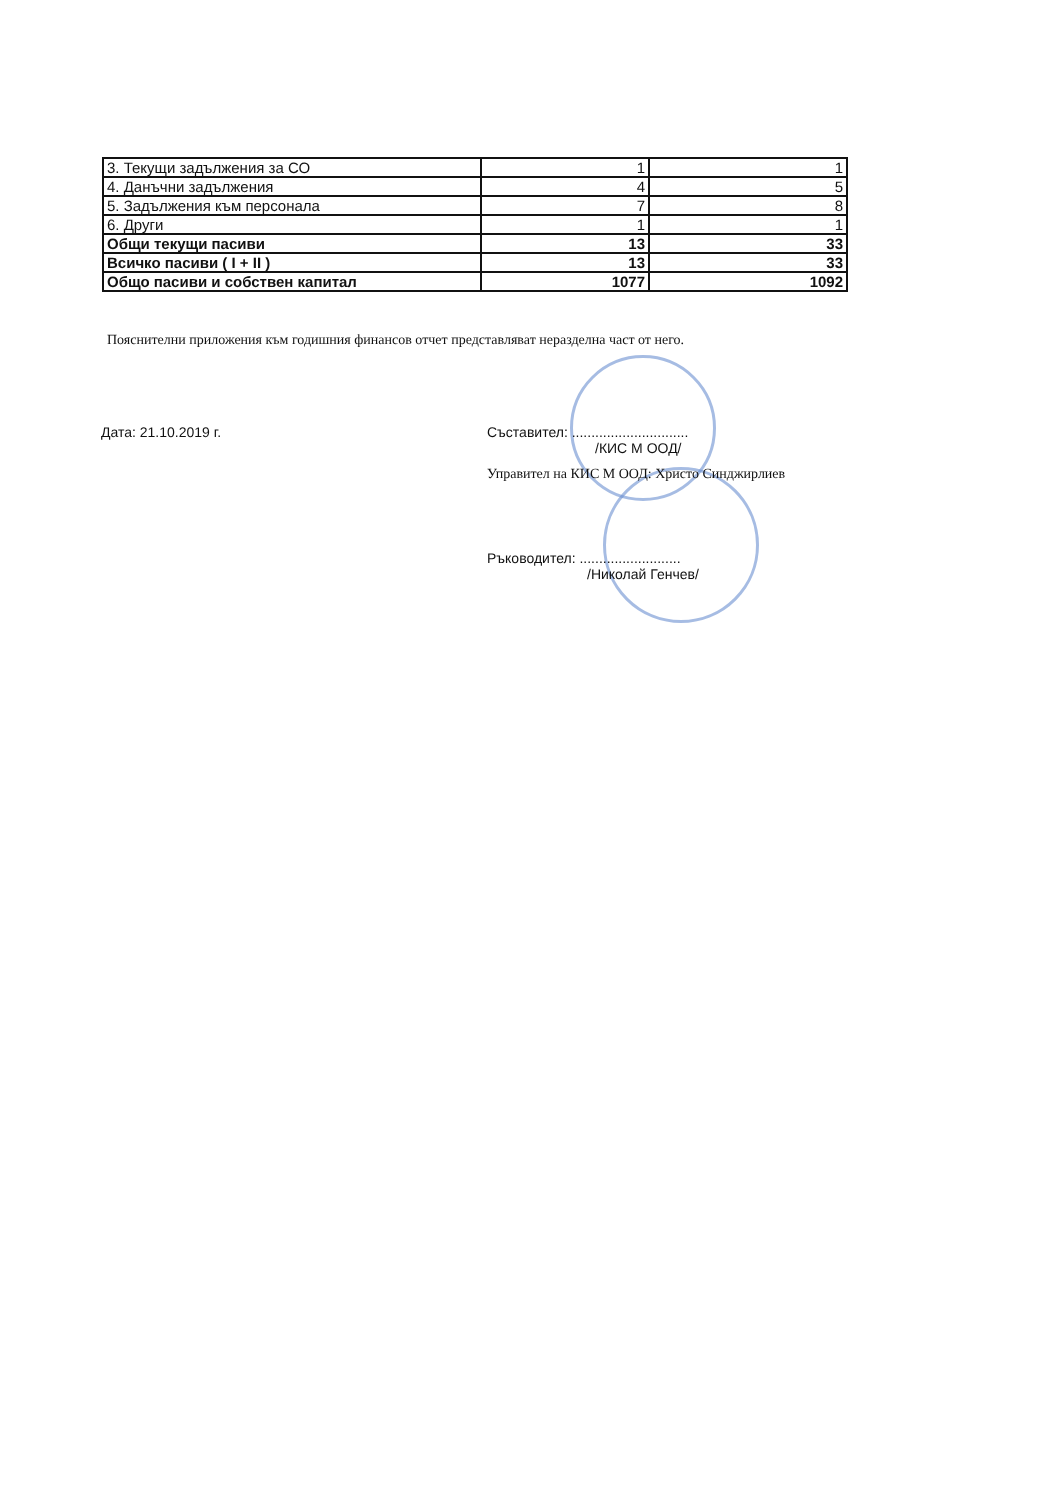| 3. Текущи задължения за СО | 1 | 1 |
| 4. Данъчни задължения | 4 | 5 |
| 5. Задължения към персонала | 7 | 8 |
| 6. Други | 1 | 1 |
| Общи текущи пасиви | 13 | 33 |
| Всичко пасиви ( I + II ) | 13 | 33 |
| Общо пасиви и собствен капитал | 1077 | 1092 |
Пояснителни приложения към годишния финансов отчет представляват неразделна част от него.
Дата: 21.10.2019 г.
Съставител: ..............................
/КИС М ООД/
Управител на КИС М ООД: Христо Синджирлиев
Ръководител: ..........................
/Николай Генчев/